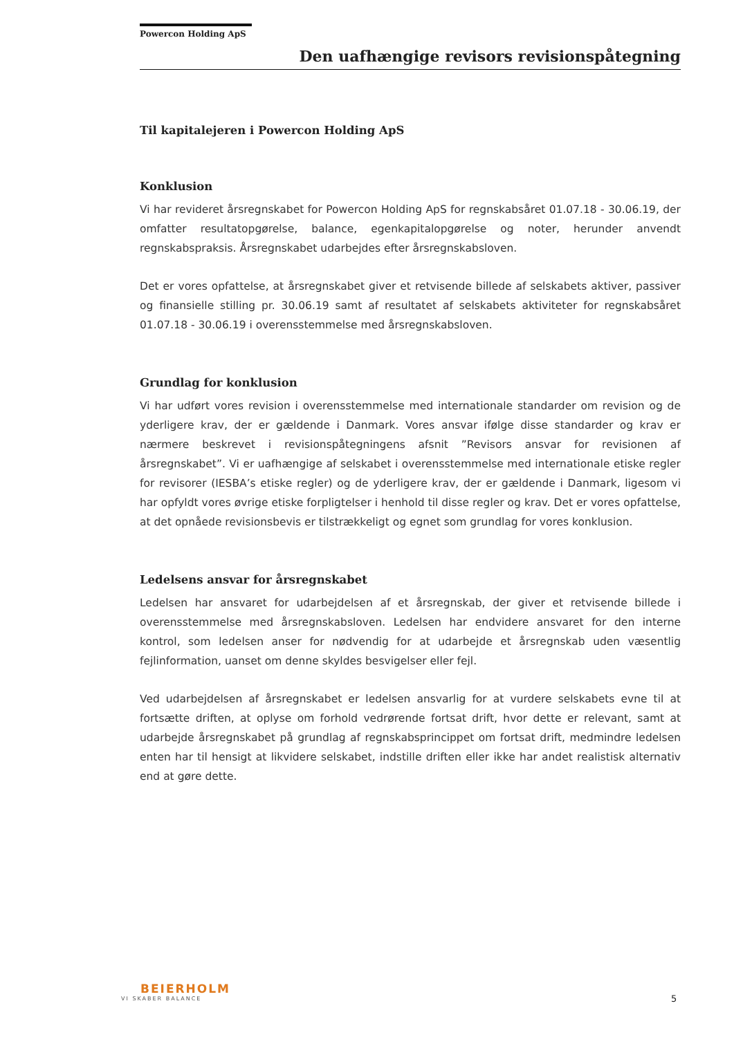Powercon Holding ApS
Den uafhængige revisors revisionspåtegning
Til kapitalejeren i Powercon Holding ApS
Konklusion
Vi har revideret årsregnskabet for Powercon Holding ApS for regnskabsåret 01.07.18 - 30.06.19, der omfatter resultatopgørelse, balance, egenkapitalopgørelse og noter, herunder anvendt regnskabspraksis. Årsregnskabet udarbejdes efter årsregnskabsloven.
Det er vores opfattelse, at årsregnskabet giver et retvisende billede af selskabets aktiver, passiver og finansielle stilling pr. 30.06.19 samt af resultatet af selskabets aktiviteter for regnskabsåret 01.07.18 - 30.06.19 i overensstemmelse med årsregnskabsloven.
Grundlag for konklusion
Vi har udført vores revision i overensstemmelse med internationale standarder om revision og de yderligere krav, der er gældende i Danmark. Vores ansvar ifølge disse standarder og krav er nærmere beskrevet i revisionspåtegningens afsnit ”Revisors ansvar for revisionen af årsregnskabet”. Vi er uafhængige af selskabet i overensstemmelse med internationale etiske regler for revisorer (IESBA’s etiske regler) og de yderligere krav, der er gældende i Danmark, ligesom vi har opfyldt vores øvrige etiske forpligtelser i henhold til disse regler og krav. Det er vores opfattelse, at det opnåede revisionsbevis er tilstrækkeligt og egnet som grundlag for vores konklusion.
Ledelsens ansvar for årsregnskabet
Ledelsen har ansvaret for udarbejdelsen af et årsregnskab, der giver et retvisende billede i overensstemmelse med årsregnskabsloven. Ledelsen har endvidere ansvaret for den interne kontrol, som ledelsen anser for nødvendig for at udarbejde et årsregnskab uden væsentlig fejlinformation, uanset om denne skyldes besvigelser eller fejl.
Ved udarbejdelsen af årsregnskabet er ledelsen ansvarlig for at vurdere selskabets evne til at fortsætte driften, at oplyse om forhold vedrørende fortsat drift, hvor dette er relevant, samt at udarbejde årsregnskabet på grundlag af regnskabsprincippet om fortsat drift, medmindre ledelsen enten har til hensigt at likvidere selskabet, indstille driften eller ikke har andet realistisk alternativ end at gøre dette.
BEIERHOLM
VI SKABER BALANCE
5